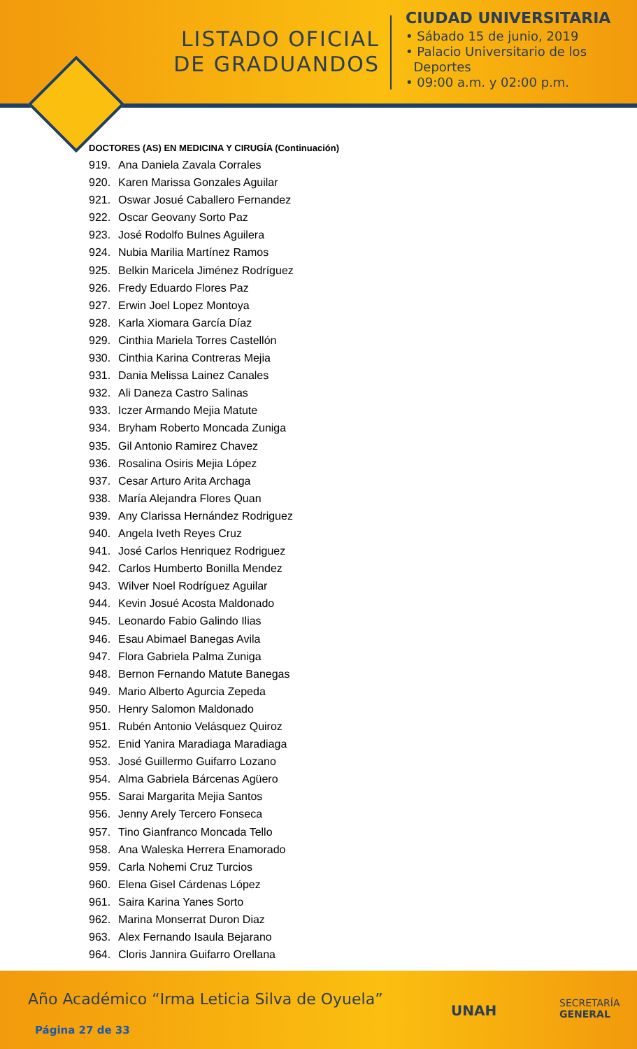LISTADO OFICIAL
DE GRADUANDOS
CIUDAD UNIVERSITARIA
• Sábado 15 de junio, 2019
• Palacio Universitario de los
Deportes
• 09:00 a.m. y 02:00 p.m.
DOCTORES (AS) EN MEDICINA Y CIRUGÍA (Continuación)
919. Ana Daniela Zavala Corrales
920. Karen Marissa Gonzales Aguilar
921. Oswar Josué Caballero Fernandez
922. Oscar Geovany Sorto Paz
923. José Rodolfo Bulnes Aguilera
924. Nubia Marilia Martínez Ramos
925. Belkin Maricela Jiménez Rodríguez
926. Fredy Eduardo Flores Paz
927. Erwin Joel Lopez Montoya
928. Karla Xiomara García Díaz
929. Cinthia Mariela Torres Castellón
930. Cinthia Karina Contreras Mejia
931. Dania Melissa Lainez Canales
932. Ali Daneza Castro Salinas
933. Iczer Armando Mejia Matute
934. Bryham Roberto Moncada Zuniga
935. Gil Antonio Ramirez Chavez
936. Rosalina Osiris Mejia López
937. Cesar Arturo Arita Archaga
938. María Alejandra Flores Quan
939. Any Clarissa Hernández Rodriguez
940. Angela Iveth Reyes Cruz
941. José Carlos Henriquez Rodriguez
942. Carlos Humberto Bonilla Mendez
943. Wilver Noel Rodríguez Aguilar
944. Kevin Josué Acosta Maldonado
945. Leonardo Fabio Galindo Ilias
946. Esau Abimael Banegas Avila
947. Flora Gabriela Palma Zuniga
948. Bernon Fernando Matute Banegas
949. Mario Alberto Agurcia Zepeda
950. Henry Salomon Maldonado
951. Rubén Antonio Velásquez Quiroz
952. Enid Yanira Maradiaga Maradiaga
953. José Guillermo Guifarro Lozano
954. Alma Gabriela Bárcenas Agüero
955. Sarai Margarita Mejia Santos
956. Jenny Arely Tercero Fonseca
957. Tino Gianfranco Moncada Tello
958. Ana Waleska Herrera Enamorado
959. Carla Nohemi Cruz Turcios
960. Elena Gisel Cárdenas López
961. Saira Karina Yanes Sorto
962. Marina Monserrat Duron Diaz
963. Alex Fernando Isaula Bejarano
964. Cloris Jannira Guifarro Orellana
Año Académico “Irma Leticia Silva de Oyuela”
Página 27 de 33
UNAH
SECRETARÍA
GENERAL